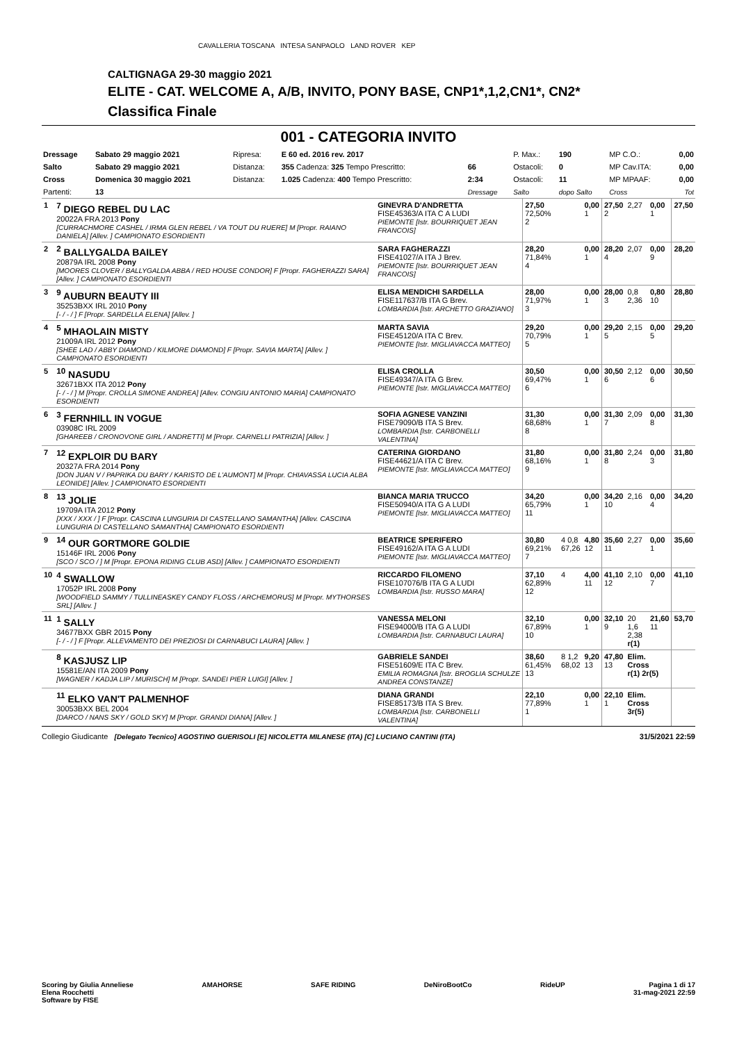CAVALLERIA TOSCANA INTESA SANPAOLO LAND ROVER KEP
CALTIGNAGA 29-30 maggio 2021
ELITE - CAT. WELCOME A, A/B, INVITO, PONY BASE, CNP1*,1,2,CN1*, CN2*
Classifica Finale
001 - CATEGORIA INVITO
| Dressage | Sabato 29 maggio 2021 | Ripresa: | E 60 ed. 2016 rev. 2017 | | P. Max.: | 190 | MP C.O.: | 0,00 |
| Salto | Sabato 29 maggio 2021 | Distanza: | 355 Cadenza: 325 Tempo Prescritto: | 66 | Ostacoli: | 0 | MP Cav.ITA: | 0,00 |
| Cross | Domenica 30 maggio 2021 | Distanza: | 1.025 Cadenza: 400 Tempo Prescritto: | 2:34 | Ostacoli: | 11 | MP MPAAF: | 0,00 |
| Partenti: | 13 | | | Dressage | Salto | dopo Salto | Cross | Tot |
| 1 | <sup>7</sup> DIEGO REBEL DU LAC 20022A FRA 2013 Pony [CURRACHMORE CASHEL / IRMA GLEN REBEL / VA TOUT DU RUERE] M [Propr. RAIANO DANIELA] [Allev. ] CAMPIONATO ESORDIENTI | GINEVRA D'ANDRETTA FISE45363/A ITA C A LUDI PIEMONTE [Istr. BOURRIQUET JEAN FRANCOIS] | 27,50 72,50% 2 | | 0,00 1 | 27,50 2 | 2,27 | 0,00 1 | 27,50 |
| 2 | <sup>2</sup> BALLYGALDA BAILEY 20879A IRL 2008 Pony [MOORES CLOVER / BALLYGALDA ABBA / RED HOUSE CONDOR] F [Propr. FAGHERAZZI SARA] [Allev. ] CAMPIONATO ESORDIENTI | SARA FAGHERAZZI FISE41027/A ITA J Brev. PIEMONTE [Istr. BOURRIQUET JEAN FRANCOIS] | 28,20 71,84% 4 | | 0,00 1 | 28,20 4 | 2,07 | 0,00 9 | 28,20 |
| 3 | <sup>9</sup> AUBURN BEAUTY III 35253BXX IRL 2010 Pony [- / - / ] F [Propr. SARDELLA ELENA] [Allev. ] | ELISA MENDICHI SARDELLA FISE117637/B ITA G Brev. LOMBARDIA [Istr. ARCHETTO GRAZIANO] | 28,00 71,97% 3 | | 0,00 1 | 28,00 3 | 0,8 2,36 | 0,80 10 | 28,80 |
| 4 | <sup>5</sup> MHAOLAIN MISTY 21009A IRL 2012 Pony [SHEE LAD / ABBY DIAMOND / KILMORE DIAMOND] F [Propr. SAVIA MARTA] [Allev. ] CAMPIONATO ESORDIENTI | MARTA SAVIA FISE45120/A ITA C Brev. PIEMONTE [Istr. MIGLIAVACCA MATTEO] | 29,20 70,79% 5 | | 0,00 1 | 29,20 5 | 2,15 | 0,00 5 | 29,20 |
| 5 | <sup>10</sup> NASUDU 32671BXX ITA 2012 Pony [- / - / ] M [Propr. CROLLA SIMONE ANDREA] [Allev. CONGIU ANTONIO MARIA] CAMPIONATO ESORDIENTI | ELISA CROLLA FISE49347/A ITA G Brev. PIEMONTE [Istr. MIGLIAVACCA MATTEO] | 30,50 69,47% 6 | | 0,00 1 | 30,50 6 | 2,12 | 0,00 6 | 30,50 |
| 6 | <sup>3</sup> FERNHILL IN VOGUE 03908C IRL 2009 [GHAREEB / CRONOVONE GIRL / ANDRETTI] M [Propr. CARNELLI PATRIZIA] [Allev. ] | SOFIA AGNESE VANZINI FISE79090/B ITA S Brev. LOMBARDIA [Istr. CARBONELLI VALENTINA] | 31,30 68,68% 8 | | 0,00 1 | 31,30 7 | 2,09 | 0,00 8 | 31,30 |
| 7 | <sup>12</sup> EXPLOIR DU BARY 20327A FRA 2014 Pony [DON JUAN V / PAPRIKA DU BARY / KARISTO DE L'AUMONT] M [Propr. CHIAVASSA LUCIA ALBA LEONIDE] [Allev. ] CAMPIONATO ESORDIENTI | CATERINA GIORDANO FISE44621/A ITA C Brev. PIEMONTE [Istr. MIGLIAVACCA MATTEO] | 31,80 68,16% 9 | | 0,00 1 | 31,80 8 | 2,24 | 0,00 3 | 31,80 |
| 8 | <sup>13</sup> JOLIE 19709A ITA 2012 Pony [XXX / XXX / ] F [Propr. CASCINA LUNGURIA DI CASTELLANO SAMANTHA] [Allev. CASCINA LUNGURIA DI CASTELLANO SAMANTHA] CAMPIONATO ESORDIENTI | BIANCA MARIA TRUCCO FISE50940/A ITA G A LUDI PIEMONTE [Istr. MIGLIAVACCA MATTEO] | 34,20 65,79% 11 | | 0,00 1 | 34,20 10 | 2,16 | 0,00 4 | 34,20 |
| 9 | <sup>14</sup> OUR GORTMORE GOLDIE 15146F IRL 2006 Pony [SCO / SCO / ] M [Propr. EPONA RIDING CLUB ASD] [Allev. ] CAMPIONATO ESORDIENTI | BEATRICE SPERIFERO FISE49162/A ITA G A LUDI PIEMONTE [Istr. MIGLIAVACCA MATTEO] | 30,80 69,21% 7 | 4 0,8 67,26 | 4,80 12 | 35,60 11 | 2,27 | 0,00 1 | 35,60 |
| 10 | <sup>4</sup> SWALLOW 17052P IRL 2008 Pony [WOODFIELD SAMMY / TULLINEASKEY CANDY FLOSS / ARCHEMORUS] M [Propr. MYTHORSES SRL] [Allev. ] | RICCARDO FILOMENO FISE107076/B ITA G A LUDI LOMBARDIA [Istr. RUSSO MARA] | 37,10 62,89% 12 | 4 | 4,00 11 | 41,10 12 | 2,10 | 0,00 7 | 41,10 |
| 11 | <sup>1</sup> SALLY 34677BXX GBR 2015 Pony [- / - / ] F [Propr. ALLEVAMENTO DEI PREZIOSI DI CARNABUCI LAURA] [Allev. ] | VANESSA MELONI FISE94000/B ITA G A LUDI LOMBARDIA [Istr. CARNABUCI LAURA] | 32,10 67,89% 10 | | 0,00 1 | 32,10 9 | 20 1,6 2,38 r(1) | 21,60 11 | 53,70 |
| | <sup>8</sup> KASJUSZ LIP 15581E/AN ITA 2009 Pony [WAGNER / KADJA LIP / MURISCH] M [Propr. SANDEI PIER LUIGI] [Allev. ] | GABRIELE SANDEI FISE51609/E ITA C Brev. EMILIA ROMAGNA [Istr. BROGLIA SCHULZE ANDREA CONSTANZE] | 38,60 61,45% 13 | 8 1,2 68,02 | 9,20 13 | 47,80 13 | Elim. Cross r(1) 2r(5) | | |
| | <sup>11</sup> ELKO VAN'T PALMENHOF 30053BXX BEL 2004 [DARCO / NANS SKY / GOLD SKY] M [Propr. GRANDI DIANA] [Allev. ] | DIANA GRANDI FISE85173/B ITA S Brev. LOMBARDIA [Istr. CARBONELLI VALENTINA] | 22,10 77,89% 1 | | 0,00 1 | 22,10 1 | Elim. Cross 3r(5) | | |
Collegio Giudicante [Delegato Tecnico] AGOSTINO GUERISOLI [E] NICOLETTA MILANESE (ITA) [C] LUCIANO CANTINI (ITA) 31/5/2021 22:59
Scoring by Giulia Anneliese
Elena Rocchetti
Software by FISE AMAHORSE SAFE RIDING DeNiroBootCo RideUP Pagina 1 di 17
31-mag-2021 22:59